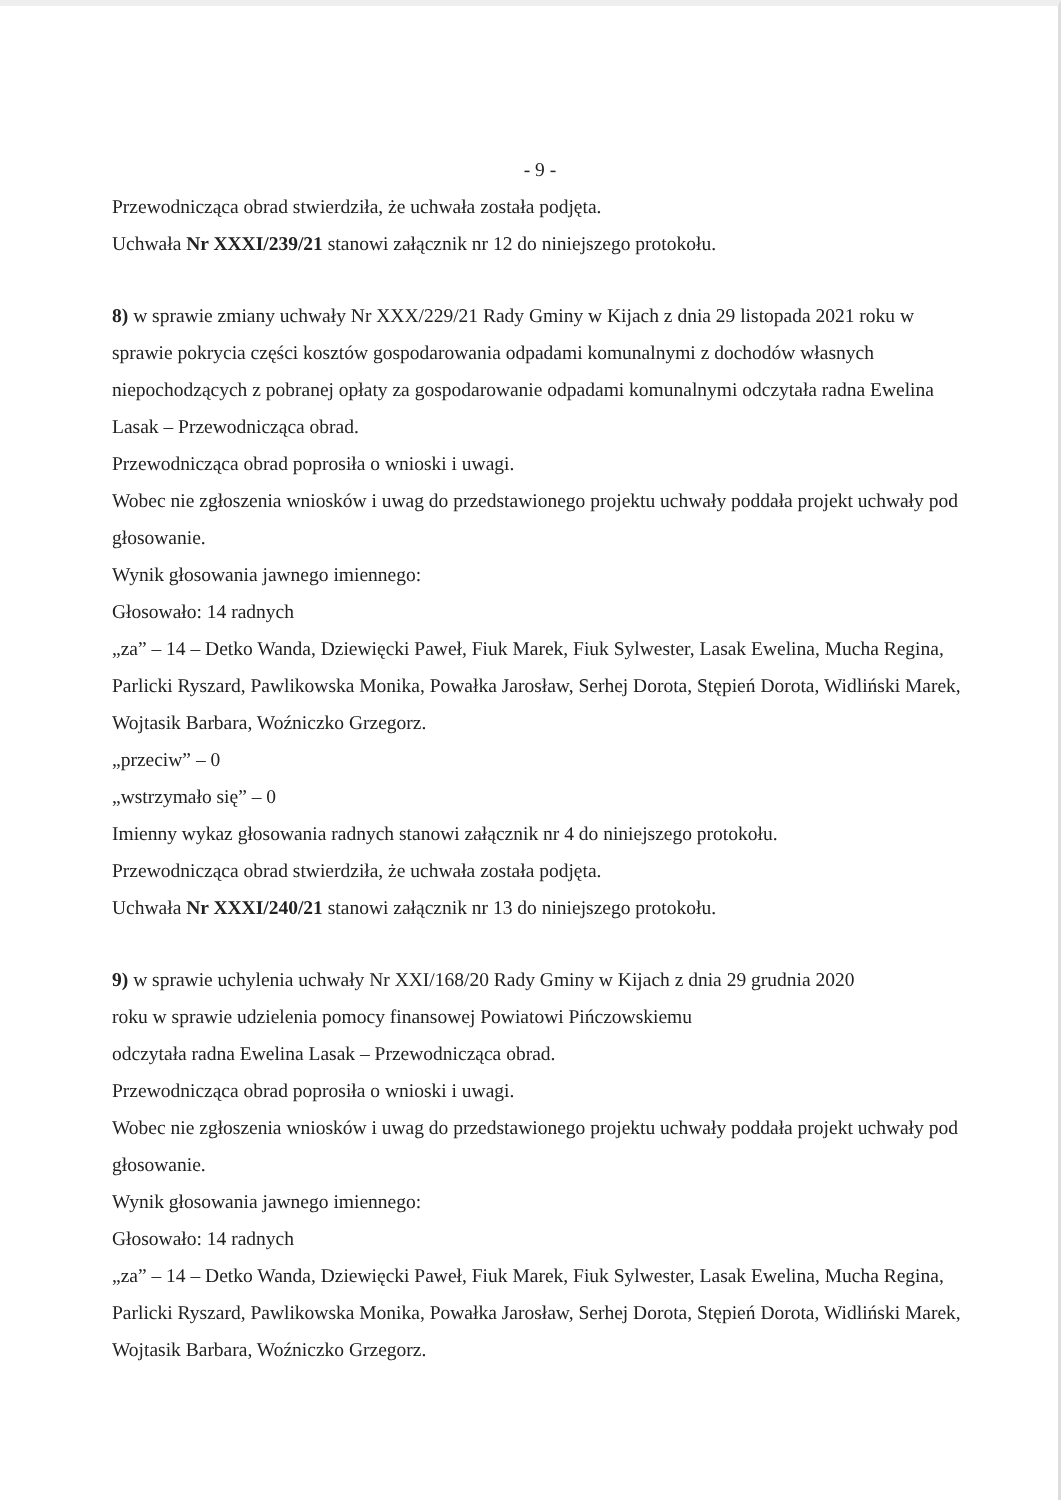- 9 -
Przewodnicząca obrad stwierdziła, że uchwała została podjęta.
Uchwała Nr XXXI/239/21 stanowi załącznik nr 12 do niniejszego protokołu.
8) w sprawie zmiany uchwały Nr XXX/229/21 Rady Gminy w Kijach z dnia 29 listopada 2021 roku w sprawie pokrycia części kosztów gospodarowania odpadami komunalnymi z dochodów własnych niepochodzących z pobranej opłaty za gospodarowanie odpadami komunalnymi odczytała radna Ewelina Lasak – Przewodnicząca obrad.
Przewodnicząca obrad poprosiła o wnioski i uwagi.
Wobec nie zgłoszenia wniosków i uwag do przedstawionego projektu uchwały poddała projekt uchwały pod głosowanie.
Wynik głosowania jawnego imiennego:
Głosowało: 14 radnych
„za” – 14 – Detko Wanda, Dziewięcki Paweł, Fiuk Marek, Fiuk Sylwester, Lasak Ewelina, Mucha Regina, Parlicki Ryszard, Pawlikowska Monika, Powałka Jarosław, Serhej Dorota, Stępień Dorota, Widliński Marek, Wojtasik Barbara, Woźniczko Grzegorz.
„przeciw” – 0
„wstrzymało się” – 0
Imienny wykaz głosowania radnych stanowi załącznik nr 4 do niniejszego protokołu.
Przewodnicząca obrad stwierdziła, że uchwała została podjęta.
Uchwała Nr XXXI/240/21 stanowi załącznik nr 13 do niniejszego protokołu.
9) w sprawie uchylenia uchwały Nr XXI/168/20 Rady Gminy w Kijach z dnia 29 grudnia 2020
roku w sprawie udzielenia pomocy finansowej Powiatowi Pińczowskiemu
odczytała radna Ewelina Lasak – Przewodnicząca obrad.
Przewodnicząca obrad poprosiła o wnioski i uwagi.
Wobec nie zgłoszenia wniosków i uwag do przedstawionego projektu uchwały poddała projekt uchwały pod głosowanie.
Wynik głosowania jawnego imiennego:
Głosowało: 14 radnych
„za” – 14 – Detko Wanda, Dziewięcki Paweł, Fiuk Marek, Fiuk Sylwester, Lasak Ewelina, Mucha Regina, Parlicki Ryszard, Pawlikowska Monika, Powałka Jarosław, Serhej Dorota, Stępień Dorota, Widliński Marek, Wojtasik Barbara, Woźniczko Grzegorz.